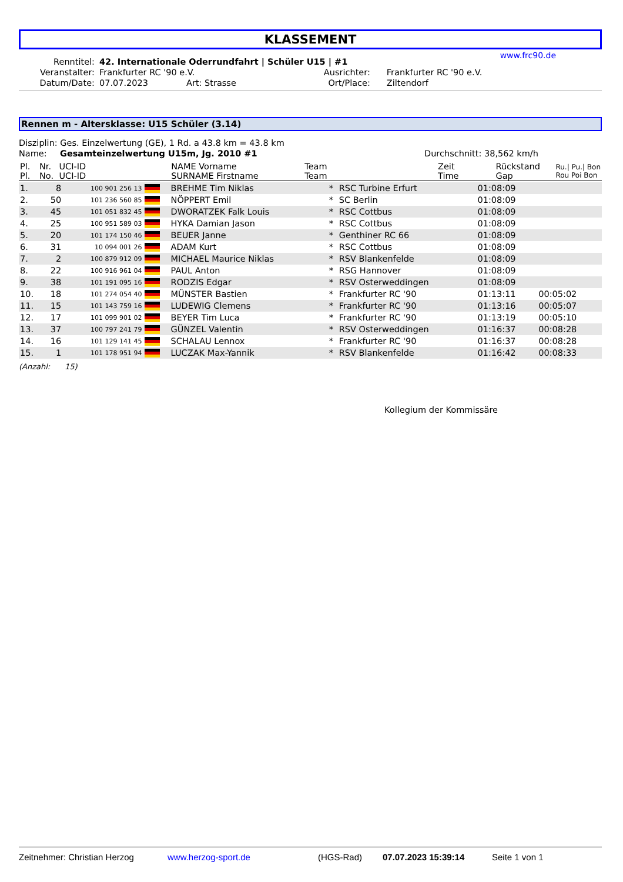KLASSEMENT
www.frc90.de
| Renntitel: | 42. Internationale Oderrundfahrt / Schüler U15 / #1 | | | |
| Veranstalter: | Frankfurter RC '90 e.V. | | Ausrichter: | Frankfurter RC '90 e.V. |
| Datum/Date: | 07.07.2023 | Art: Strasse | Ort/Place: | Ziltendorf |
Rennen m - Altersklasse: U15 Schüler (3.14)
Disziplin: Ges. Einzelwertung (GE), 1 Rd. a 43.8 km = 43.8 km
Name: Gesamteinzelwertung U15m, Jg. 2010 #1 Durchschnitt: 38,562 km/h
| Pl. Pl. | Nr. No. | UCI-ID UCI-ID | NAME Vorname SURNAME Firstname | Team Team | Zeit Time | Rückstand Gap | Ru./ Pu./ Bon Rou Poi Bon |
| 1. | 8 | 100 901 256 13 | | BREHME Tim Niklas | * | RSC Turbine Erfurt | 01:08:09 | | |
| 2. | 50 | 101 236 560 85 | | NÖPPERT Emil | * | SC Berlin | 01:08:09 | | |
| 3. | 45 | 101 051 832 45 | | DWORATZEK Falk Louis | * | RSC Cottbus | 01:08:09 | | |
| 4. | 25 | 100 951 589 03 | | HYKA Damian Jason | * | RSC Cottbus | 01:08:09 | | |
| 5. | 20 | 101 174 150 46 | | BEUER Janne | * | Genthiner RC 66 | 01:08:09 | | |
| 6. | 31 | 10 094 001 26 | | ADAM Kurt | * | RSC Cottbus | 01:08:09 | | |
| 7. | 2 | 100 879 912 09 | | MICHAEL Maurice Niklas | * | RSV Blankenfelde | 01:08:09 | | |
| 8. | 22 | 100 916 961 04 | | PAUL Anton | * | RSG Hannover | 01:08:09 | | |
| 9. | 38 | 101 191 095 16 | | RODZIS Edgar | * | RSV Osterweddingen | 01:08:09 | | |
| 10. | 18 | 101 274 054 40 | | MÜNSTER Bastien | * | Frankfurter RC '90 | 01:13:11 | 00:05:02 | |
| 11. | 15 | 101 143 759 16 | | LUDEWIG Clemens | * | Frankfurter RC '90 | 01:13:16 | 00:05:07 | |
| 12. | 17 | 101 099 901 02 | | BEYER Tim Luca | * | Frankfurter RC '90 | 01:13:19 | 00:05:10 | |
| 13. | 37 | 100 797 241 79 | | GÜNZEL Valentin | * | RSV Osterweddingen | 01:16:37 | 00:08:28 | |
| 14. | 16 | 101 129 141 45 | | SCHALAU Lennox | * | Frankfurter RC '90 | 01:16:37 | 00:08:28 | |
| 15. | 1 | 101 178 951 94 | | LUCZAK Max-Yannik | * | RSV Blankenfelde | 01:16:42 | 00:08:33 | |
(Anzahl: 15)
Kollegium der Kommissäre
Zeitnehmer: Christian Herzog www.herzog-sport.de (HGS-Rad) 07.07.2023 15:39:14 Seite 1 von 1